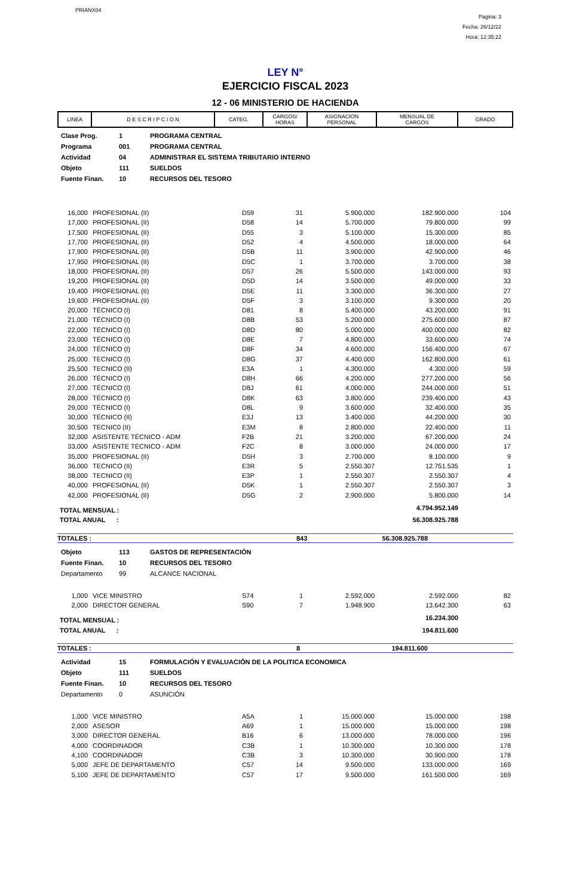PRIANX04
Pagina: 3
Fecha: 26/12/22
Hora: 12:35:22
LEY N°
EJERCICIO FISCAL 2023
12 - 06 MINISTERIO DE HACIENDA
| LINEA | D E S C R I P C I O N | CATEG. | CARGOS/ HORAS | ASIGNACION PERSONAL | MENSUAL DE CARGOS | GRADO |
| --- | --- | --- | --- | --- | --- | --- |
| Clase Prog. | 1 | PROGRAMA CENTRAL |
| Programa | 001 | PROGRAMA CENTRAL |
| Actividad | 04 | ADMINISTRAR EL SISTEMA TRIBUTARIO INTERNO |
| Objeto | 111 | SUELDOS |
| Fuente Finan. | 10 | RECURSOS DEL TESORO |
| 16,000 | PROFESIONAL (II) | D59 | 31 | 5.900.000 | 182.900.000 | 104 |
| 17,000 | PROFESIONAL (II) | D58 | 14 | 5.700.000 | 79.800.000 | 99 |
| 17,500 | PROFESIONAL (II) | D55 | 3 | 5.100.000 | 15.300.000 | 85 |
| 17,700 | PROFESIONAL (II) | D52 | 4 | 4.500.000 | 18.000.000 | 64 |
| 17,900 | PROFESIONAL (II) | D5B | 11 | 3.900.000 | 42.900.000 | 46 |
| 17,950 | PROFESIONAL (II) | D5C | 1 | 3.700.000 | 3.700.000 | 38 |
| 18,000 | PROFESIONAL (II) | D57 | 26 | 5.500.000 | 143.000.000 | 93 |
| 19,200 | PROFESIONAL (II) | D5D | 14 | 3.500.000 | 49.000.000 | 33 |
| 19,400 | PROFESIONAL (II) | D5E | 11 | 3.300.000 | 36.300.000 | 27 |
| 19,600 | PROFESIONAL (II) | D5F | 3 | 3.100.000 | 9.300.000 | 20 |
| 20,000 | TÉCNICO (I) | D81 | 8 | 5.400.000 | 43.200.000 | 91 |
| 21,000 | TÉCNICO (I) | D8B | 53 | 5.200.000 | 275.600.000 | 87 |
| 22,000 | TÉCNICO (I) | D8D | 80 | 5.000.000 | 400.000.000 | 82 |
| 23,000 | TÉCNICO (I) | D8E | 7 | 4.800.000 | 33.600.000 | 74 |
| 24,000 | TÉCNICO (I) | D8F | 34 | 4.600.000 | 156.400.000 | 67 |
| 25,000 | TECNICO (I) | D8G | 37 | 4.400.000 | 162.800.000 | 61 |
| 25,500 | TECNICO (II) | E3A | 1 | 4.300.000 | 4.300.000 | 59 |
| 26,000 | TÉCNICO (I) | D8H | 66 | 4.200.000 | 277.200.000 | 56 |
| 27,000 | TÉCNICO (I) | D8J | 61 | 4.000.000 | 244.000.000 | 51 |
| 28,000 | TÉCNICO (I) | D8K | 63 | 3.800.000 | 239.400.000 | 43 |
| 29,000 | TÉCNICO (I) | D8L | 9 | 3.600.000 | 32.400.000 | 35 |
| 30,000 | TÉCNICO (II) | E3J | 13 | 3.400.000 | 44.200.000 | 30 |
| 30,500 | TECNIC0 (II) | E3M | 8 | 2.800.000 | 22.400.000 | 11 |
| 32,000 | ASISTENTE TÉCNICO - ADM | F2B | 21 | 3.200.000 | 67.200.000 | 24 |
| 33,000 | ASISTENTE TÉCNICO - ADM | F2C | 8 | 3.000.000 | 24.000.000 | 17 |
| 35,000 | PROFESIONAL (II) | D5H | 3 | 2.700.000 | 8.100.000 | 9 |
| 36,000 | TECNICO (II) | E3R | 5 | 2.550.307 | 12.751.535 | 1 |
| 38,000 | TECNICO (II) | E3P | 1 | 2.550.307 | 2.550.307 | 4 |
| 40,000 | PROFESIONAL (II) | D5K | 1 | 2.550.307 | 2.550.307 | 3 |
| 42,000 | PROFESIONAL (II) | D5G | 2 | 2.900.000 | 5.800.000 | 14 |
| TOTAL MENSUAL : | | | | | 4.794.952.149 | |
| TOTAL ANUAL : | | | | | 56.308.925.788 | |
| TOTALES : | 843 | 56.308.925.788 | |
| Objeto | 113 | GASTOS DE REPRESENTACIÓN |
| Fuente Finan. | 10 | RECURSOS DEL TESORO |
| Departamento | 99 | ALCANCE NACIONAL |
| 1,000 | VICE MINISTRO | S74 | 1 | 2.592.000 | 2.592.000 | 82 |
| 2,000 | DIRECTOR GENERAL | S90 | 7 | 1.948.900 | 13.642.300 | 63 |
| TOTAL MENSUAL : | | | | | 16.234.300 | |
| TOTAL ANUAL : | | | | | 194.811.600 | |
| TOTALES : | 8 | 194.811.600 | |
| Actividad | 15 | FORMULACIÓN Y EVALUACIÓN DE LA POLITICA ECONOMICA |
| Objeto | 111 | SUELDOS |
| Fuente Finan. | 10 | RECURSOS DEL TESORO |
| Departamento | 0 | ASUNCIÓN |
| 1,000 | VICE MINISTRO | A5A | 1 | 15.000.000 | 15.000.000 | 198 |
| 2,000 | ASESOR | A69 | 1 | 15.000.000 | 15.000.000 | 198 |
| 3,000 | DIRECTOR GENERAL | B16 | 6 | 13.000.000 | 78.000.000 | 196 |
| 4,000 | COORDINADOR | C3B | 1 | 10.300.000 | 10.300.000 | 178 |
| 4,100 | COORDINADOR | C3B | 3 | 10.300.000 | 30.900.000 | 178 |
| 5,000 | JEFE DE DEPARTAMENTO | C57 | 14 | 9.500.000 | 133.000.000 | 169 |
| 5,100 | JEFE DE DEPARTAMENTO | C57 | 17 | 9.500.000 | 161.500.000 | 169 |